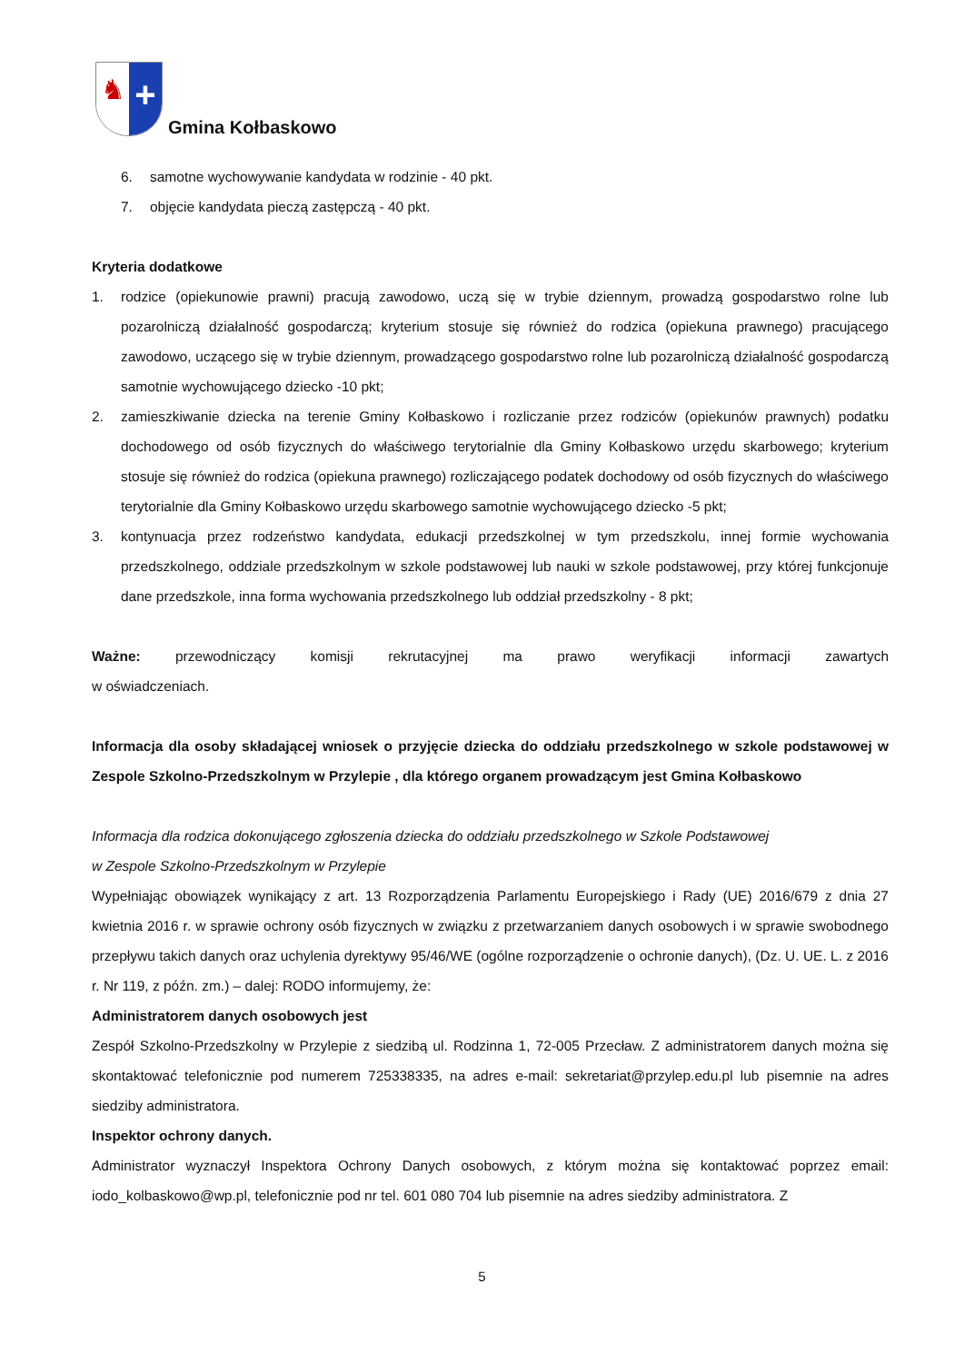♞
+
Gmina Kołbaskowo
6. samotne wychowywanie kandydata w rodzinie - 40 pkt.
7. objęcie kandydata pieczą zastępczą - 40 pkt.
Kryteria dodatkowe
1. rodzice (opiekunowie prawni) pracują zawodowo, uczą się w trybie dziennym, prowadzą gospodarstwo rolne lub pozarolniczą działalność gospodarczą; kryterium stosuje się również do rodzica (opiekuna prawnego) pracującego zawodowo, uczącego się w trybie dziennym, prowadzącego gospodarstwo rolne lub pozarolniczą działalność gospodarczą samotnie wychowującego dziecko -10 pkt;
2. zamieszkiwanie dziecka na terenie Gminy Kołbaskowo i rozliczanie przez rodziców (opiekunów prawnych) podatku dochodowego od osób fizycznych do właściwego terytorialnie dla Gminy Kołbaskowo urzędu skarbowego; kryterium stosuje się również do rodzica (opiekuna prawnego) rozliczającego podatek dochodowy od osób fizycznych do właściwego terytorialnie dla Gminy Kołbaskowo urzędu skarbowego samotnie wychowującego dziecko -5 pkt;
3. kontynuacja przez rodzeństwo kandydata, edukacji przedszkolnej w tym przedszkolu, innej formie wychowania przedszkolnego, oddziale przedszkolnym w szkole podstawowej lub nauki w szkole podstawowej, przy której funkcjonuje dane przedszkole, inna forma wychowania przedszkolnego lub oddział przedszkolny - 8 pkt;
Ważne: przewodniczący komisji rekrutacyjnej ma prawo weryfikacji informacji zawartych
w oświadczeniach.
Informacja dla osoby składającej wniosek o przyjęcie dziecka do oddziału przedszkolnego w szkole podstawowej w Zespole Szkolno-Przedszkolnym w Przylepie , dla którego organem prowadzącym jest Gmina Kołbaskowo
Informacja dla rodzica dokonującego zgłoszenia dziecka do oddziału przedszkolnego w Szkole Podstawowej
w Zespole Szkolno-Przedszkolnym w Przylepie
Wypełniając obowiązek wynikający z art. 13 Rozporządzenia Parlamentu Europejskiego i Rady (UE) 2016/679 z dnia 27 kwietnia 2016 r. w sprawie ochrony osób fizycznych w związku z przetwarzaniem danych osobowych i w sprawie swobodnego przepływu takich danych oraz uchylenia dyrektywy 95/46/WE (ogólne rozporządzenie o ochronie danych), (Dz. U. UE. L. z 2016 r. Nr 119, z późn. zm.) – dalej: RODO informujemy, że:
Administratorem danych osobowych jest
Zespół Szkolno-Przedszkolny w Przylepie z siedzibą ul. Rodzinna 1, 72-005 Przecław. Z administratorem danych można się skontaktować telefonicznie pod numerem 725338335, na adres e-mail: sekretariat@przylep.edu.pl lub pisemnie na adres siedziby administratora.
Inspektor ochrony danych.
Administrator wyznaczył Inspektora Ochrony Danych osobowych, z którym można się kontaktować poprzez email: iodo_kolbaskowo@wp.pl, telefonicznie pod nr tel. 601 080 704 lub pisemnie na adres siedziby administratora. Z
5